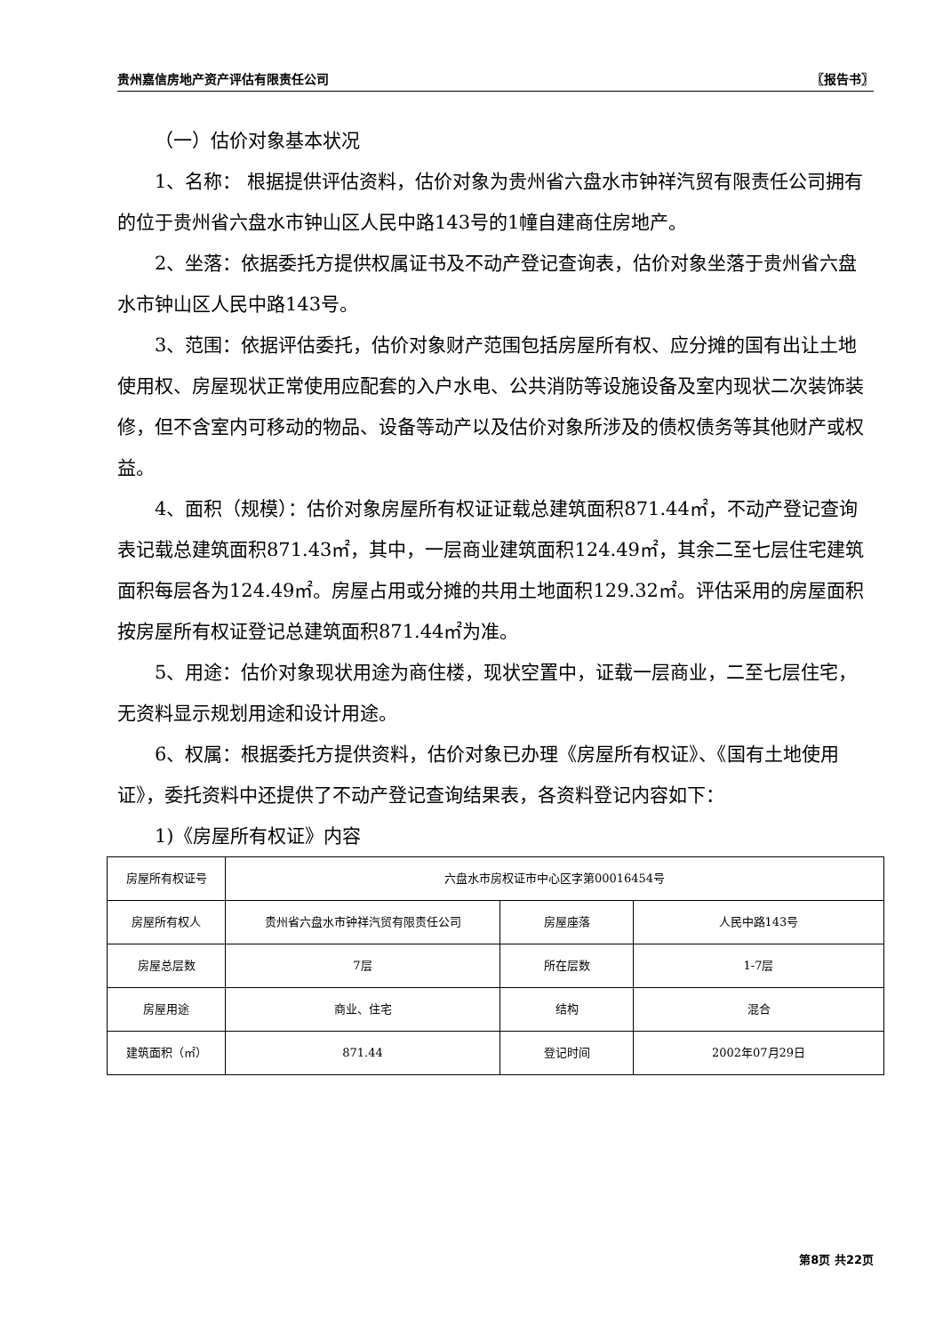贵州嘉信房地产资产评估有限责任公司 〖报告书〗
（一）估价对象基本状况
1、名称： 根据提供评估资料，估价对象为贵州省六盘水市钟祥汽贸有限责任公司拥有的位于贵州省六盘水市钟山区人民中路143号的1幢自建商住房地产。
2、坐落：依据委托方提供权属证书及不动产登记查询表，估价对象坐落于贵州省六盘水市钟山区人民中路143号。
3、范围：依据评估委托，估价对象财产范围包括房屋所有权、应分摊的国有出让土地使用权、房屋现状正常使用应配套的入户水电、公共消防等设施设备及室内现状二次装饰装修，但不含室内可移动的物品、设备等动产以及估价对象所涉及的债权债务等其他财产或权益。
4、面积（规模）：估价对象房屋所有权证证载总建筑面积871.44㎡，不动产登记查询表记载总建筑面积871.43㎡，其中，一层商业建筑面积124.49㎡，其余二至七层住宅建筑面积每层各为124.49㎡。房屋占用或分摊的共用土地面积129.32㎡。评估采用的房屋面积按房屋所有权证登记总建筑面积871.44㎡为准。
5、用途：估价对象现状用途为商住楼，现状空置中，证载一层商业，二至七层住宅，无资料显示规划用途和设计用途。
6、权属：根据委托方提供资料，估价对象已办理《房屋所有权证》、《国有土地使用证》，委托资料中还提供了不动产登记查询结果表，各资料登记内容如下：
1)《房屋所有权证》内容
| 房屋所有权证号 | 六盘水市房权证市中心区字第00016454号 | | |
| 房屋所有权人 | 贵州省六盘水市钟祥汽贸有限责任公司 | 房屋座落 | 人民中路143号 |
| 房屋总层数 | 7层 | 所在层数 | 1-7层 |
| 房屋用途 | 商业、住宅 | 结构 | 混合 |
| 建筑面积（㎡） | 871.44 | 登记时间 | 2002年07月29日 |
第8页 共22页